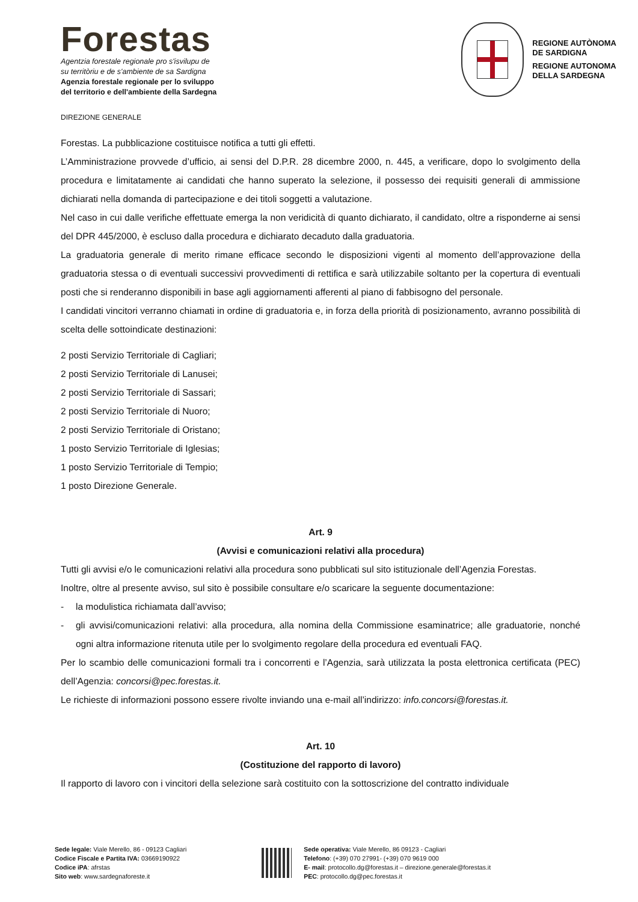Forestas
Agentzia forestale regionale pro s'isvilupu de
su territòriu e de s'ambiente de sa Sardigna
Agenzia forestale regionale per lo sviluppo
del territorio e dell'ambiente della Sardegna
REGIONE AUTÒNOMA
DE SARDIGNA
REGIONE AUTONOMA
DELLA SARDEGNA
DIREZIONE GENERALE
Forestas. La pubblicazione costituisce notifica a tutti gli effetti.
L’Amministrazione provvede d’ufficio, ai sensi del D.P.R. 28 dicembre 2000, n. 445, a verificare, dopo lo svolgimento della procedura e limitatamente ai candidati che hanno superato la selezione, il possesso dei requisiti generali di ammissione dichiarati nella domanda di partecipazione e dei titoli soggetti a valutazione.
Nel caso in cui dalle verifiche effettuate emerga la non veridicità di quanto dichiarato, il candidato, oltre a risponderne ai sensi del DPR 445/2000, è escluso dalla procedura e dichiarato decaduto dalla graduatoria.
La graduatoria generale di merito rimane efficace secondo le disposizioni vigenti al momento dell’approvazione della graduatoria stessa o di eventuali successivi provvedimenti di rettifica e sarà utilizzabile soltanto per la copertura di eventuali posti che si renderanno disponibili in base agli aggiornamenti afferenti al piano di fabbisogno del personale.
I candidati vincitori verranno chiamati in ordine di graduatoria e, in forza della priorità di posizionamento, avranno possibilità di scelta delle sottoindicate destinazioni:
2 posti Servizio Territoriale di Cagliari;
2 posti Servizio Territoriale di Lanusei;
2 posti Servizio Territoriale di Sassari;
2 posti Servizio Territoriale di Nuoro;
2 posti Servizio Territoriale di Oristano;
1 posto Servizio Territoriale di Iglesias;
1 posto Servizio Territoriale di Tempio;
1 posto Direzione Generale.
Art. 9
(Avvisi e comunicazioni relativi alla procedura)
Tutti gli avvisi e/o le comunicazioni relativi alla procedura sono pubblicati sul sito istituzionale dell’Agenzia Forestas.
Inoltre, oltre al presente avviso, sul sito è possibile consultare e/o scaricare la seguente documentazione:
- la modulistica richiamata dall’avviso;
- gli avvisi/comunicazioni relativi: alla procedura, alla nomina della Commissione esaminatrice; alle graduatorie, nonché ogni altra informazione ritenuta utile per lo svolgimento regolare della procedura ed eventuali FAQ.
Per lo scambio delle comunicazioni formali tra i concorrenti e l’Agenzia, sarà utilizzata la posta elettronica certificata (PEC) dell’Agenzia: concorsi@pec.forestas.it.
Le richieste di informazioni possono essere rivolte inviando una e-mail all’indirizzo: info.concorsi@forestas.it.
Art. 10
(Costituzione del rapporto di lavoro)
Il rapporto di lavoro con i vincitori della selezione sarà costituito con la sottoscrizione del contratto individuale
Sede legale: Viale Merello, 86 - 09123 Cagliari
Codice Fiscale e Partita IVA: 03669190922
Codice iPA: afrstas
Sito web: www.sardegnaforeste.it
Sede operativa: Viale Merello, 86 09123 - Cagliari
Telefono: (+39) 070 27991- (+39) 070 9619 000
E- mail: protocollo.dg@forestas.it – direzione.generale@forestas.it
PEC: protocollo.dg@pec.forestas.it